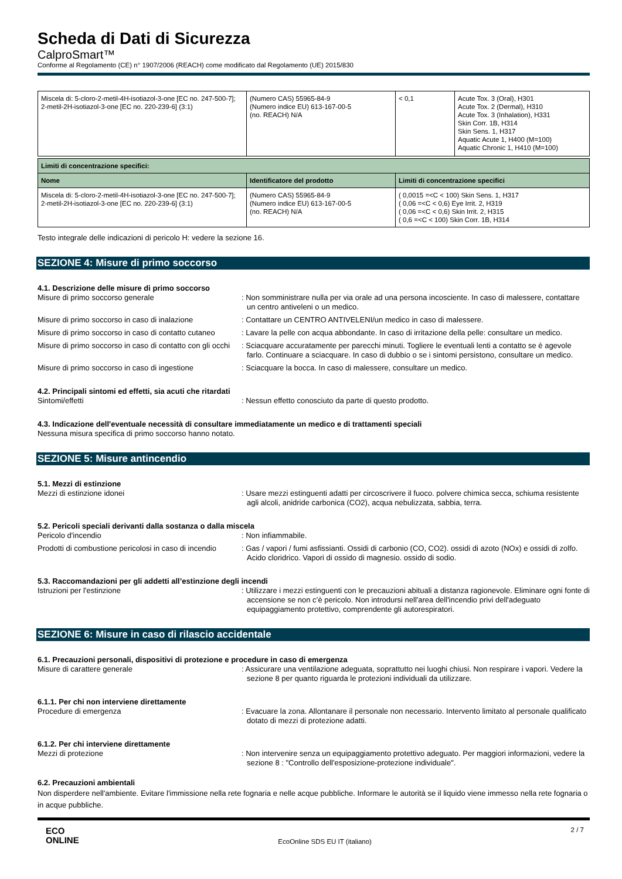Scheda di Dati di Sicurezza
CalproSmart™
Conforme al Regolamento (CE) n° 1907/2006 (REACH) come modificato dal Regolamento (UE) 2015/830
| Miscela di: 5-cloro-2-metil-4H-isotiazol-3-one [EC no. 247-500-7]; 2-metil-2H-isotiazol-3-one [EC no. 220-239-6] (3:1) | (Numero CAS) 55965-84-9 (Numero indice EU) 613-167-00-5 (no. REACH) N/A | < 0,1 | Acute Tox. 3 (Oral), H301 Acute Tox. 2 (Dermal), H310 Acute Tox. 3 (Inhalation), H331 Skin Corr. 1B, H314 Skin Sens. 1, H317 Aquatic Acute 1, H400 (M=100) Aquatic Chronic 1, H410 (M=100) |
| Limiti di concentrazione specifici: | | |
| --- | --- | --- |
| Nome | Identificatore del prodotto | Limiti di concentrazione specifici |
| Miscela di: 5-cloro-2-metil-4H-isotiazol-3-one [EC no. 247-500-7]; 2-metil-2H-isotiazol-3-one [EC no. 220-239-6] (3:1) | (Numero CAS) 55965-84-9 (Numero indice EU) 613-167-00-5 (no. REACH) N/A | ( 0,0015 =<C < 100) Skin Sens. 1, H317 ( 0,06 =<C < 0,6) Eye Irrit. 2, H319 ( 0,06 =<C < 0,6) Skin Irrit. 2, H315 ( 0,6 =<C < 100) Skin Corr. 1B, H314 |
Testo integrale delle indicazioni di pericolo H: vedere la sezione 16.
SEZIONE 4: Misure di primo soccorso
4.1. Descrizione delle misure di primo soccorso
Misure di primo soccorso generale : Non somministrare nulla per via orale ad una persona incosciente. In caso di malessere, contattare un centro antiveleni o un medico.
Misure di primo soccorso in caso di inalazione
: Contattare un CENTRO ANTIVELENI/un medico in caso di malessere.
Misure di primo soccorso in caso di contatto cutaneo
: Lavare la pelle con acqua abbondante. In caso di irritazione della pelle: consultare un medico.
Misure di primo soccorso in caso di contatto con gli occhi
: Sciacquare accuratamente per parecchi minuti. Togliere le eventuali lenti a contatto se è agevole farlo. Continuare a sciacquare. In caso di dubbio o se i sintomi persistono, consultare un medico.
Misure di primo soccorso in caso di ingestione
: Sciacquare la bocca. In caso di malessere, consultare un medico.
4.2. Principali sintomi ed effetti, sia acuti che ritardati
Sintomi/effetti : Nessun effetto conosciuto da parte di questo prodotto.
4.3. Indicazione dell'eventuale necessità di consultare immediatamente un medico e di trattamenti speciali
Nessuna misura specifica di primo soccorso hanno notato.
SEZIONE 5: Misure antincendio
5.1. Mezzi di estinzione
Mezzi di estinzione idonei : Usare mezzi estinguenti adatti per circoscrivere il fuoco. polvere chimica secca, schiuma resistente agli alcoli, anidride carbonica (CO2), acqua nebulizzata, sabbia, terra.
5.2. Pericoli speciali derivanti dalla sostanza o dalla miscela
Pericolo d'incendio : Non infiammabile.
Prodotti di combustione pericolosi in caso di incendio
: Gas / vapori / fumi asfissianti. Ossidi di carbonio (CO, CO2). ossidi di azoto (NOx) e ossidi di zolfo. Acido cloridrico. Vapori di ossido di magnesio. ossido di sodio.
5.3. Raccomandazioni per gli addetti all’estinzione degli incendi
Istruzioni per l'estinzione : Utilizzare i mezzi estinguenti con le precauzioni abituali a distanza ragionevole. Eliminare ogni fonte di accensione se non c’è pericolo. Non introdursi nell'area dell'incendio privi dell'adeguato equipaggiamento protettivo, comprendente gli autorespiratori.
SEZIONE 6: Misure in caso di rilascio accidentale
6.1. Precauzioni personali, dispositivi di protezione e procedure in caso di emergenza
Misure di carattere generale : Assicurare una ventilazione adeguata, soprattutto nei luoghi chiusi. Non respirare i vapori. Vedere la sezione 8 per quanto riguarda le protezioni individuali da utilizzare.
6.1.1. Per chi non interviene direttamente
Procedure di emergenza : Evacuare la zona. Allontanare il personale non necessario. Intervento limitato al personale qualificato dotato di mezzi di protezione adatti.
6.1.2. Per chi interviene direttamente
Mezzi di protezione : Non intervenire senza un equipaggiamento protettivo adeguato. Per maggiori informazioni, vedere la sezione 8 : "Controllo dell'esposizione-protezione individuale".
6.2. Precauzioni ambientali
Non disperdere nell'ambiente. Evitare l'immissione nella rete fognaria e nelle acque pubbliche. Informare le autorità se il liquido viene immesso nella rete fognaria o in acque pubbliche.
ECO
ONLINE
EcoOnline SDS EU IT (italiano)
2 / 7